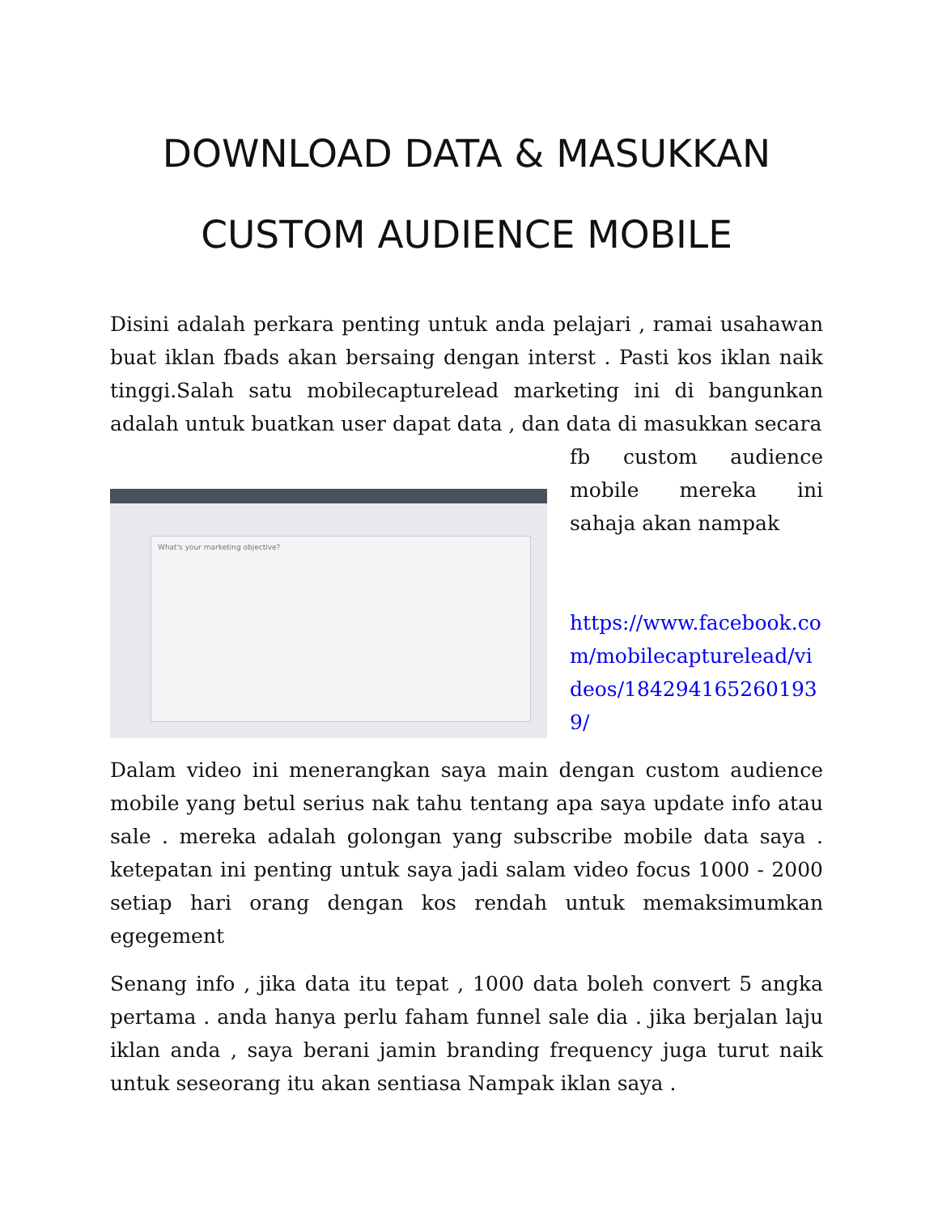DOWNLOAD DATA & MASUKKAN CUSTOM AUDIENCE MOBILE
Disini adalah perkara penting untuk anda pelajari , ramai usahawan buat iklan fbads akan bersaing dengan interst . Pasti kos iklan naik tinggi.Salah satu mobilecapturelead marketing ini di bangunkan adalah untuk buatkan user dapat data , dan data di masukkan secara
What's your marketing objective?
fb custom audience mobile mereka ini sahaja akan nampak
https://www.facebook.com/mobilecapturelead/videos/1842941652601939/
Dalam video ini menerangkan saya main dengan custom audience mobile yang betul serius nak tahu tentang apa saya update info atau sale . mereka adalah golongan yang subscribe mobile data saya . ketepatan ini penting untuk saya jadi salam video focus 1000 - 2000 setiap hari orang dengan kos rendah untuk memaksimumkan egegement
Senang info , jika data itu tepat , 1000 data boleh convert 5 angka pertama . anda hanya perlu faham funnel sale dia . jika berjalan laju iklan anda , saya berani jamin branding frequency juga turut naik untuk seseorang itu akan sentiasa Nampak iklan saya .